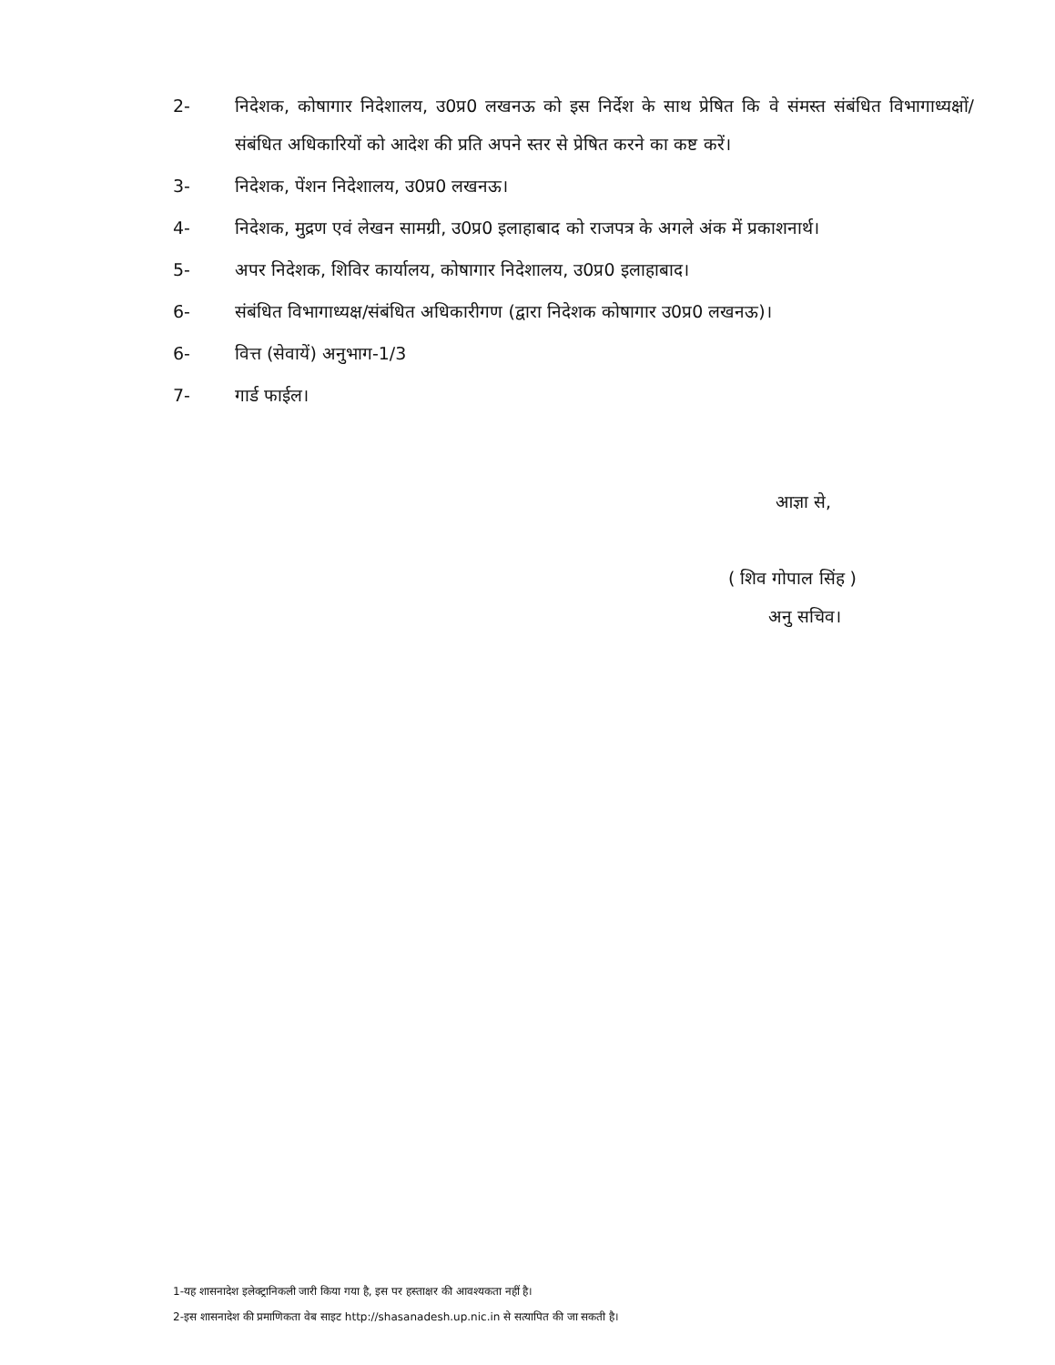2- निदेशक, कोषागार निदेशालय, उ0प्र0 लखनऊ को इस निर्देश के साथ प्रेषित कि वे संमस्त संबंधित विभागाध्यक्षों/संबंधित अधिकारियों को आदेश की प्रति अपने स्तर से प्रेषित करने का कष्ट करें।
3- निदेशक, पेंशन निदेशालय, उ0प्र0 लखनऊ।
4- निदेशक, मुद्रण एवं लेखन सामग्री, उ0प्र0 इलाहाबाद को राजपत्र के अगले अंक में प्रकाशनार्थ।
5- अपर निदेशक, शिविर कार्यालय, कोषागार निदेशालय, उ0प्र0 इलाहाबाद।
6- संबंधित विभागाध्यक्ष/संबंधित अधिकारीगण (द्वारा निदेशक कोषागार उ0प्र0 लखनऊ)।
6- वित्त (सेवायें) अनुभाग-1/3
7- गार्ड फाईल।
आज्ञा से,
( शिव गोपाल सिंह )
अनु सचिव।
1-यह शासनादेश इलेक्ट्रानिकली जारी किया गया है, इस पर हस्ताक्षर की आवश्यकता नहीं है।
2-इस शासनादेश की प्रमाणिकता वेब साइट http://shasanadesh.up.nic.in से सत्यापित की जा सकती है।